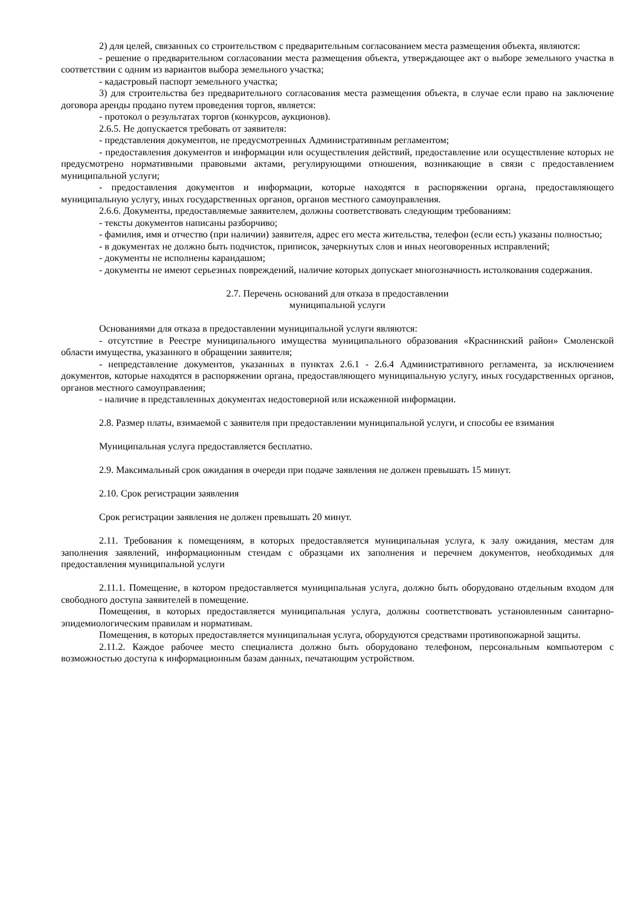2) для целей, связанных со строительством с предварительным согласованием места размещения объекта, являются:
- решение о предварительном согласовании места размещения объекта, утверждающее акт о выборе земельного участка в соответствии с одним из вариантов выбора земельного участка;
- кадастровый паспорт земельного участка;
3) для строительства без предварительного согласования места размещения объекта, в случае если право на заключение договора аренды продано путем проведения торгов, является:
- протокол о результатах торгов (конкурсов, аукционов).
2.6.5. Не допускается требовать от заявителя:
- представления документов, не предусмотренных Административным регламентом;
- предоставления документов и информации или осуществления действий, предоставление или осуществление которых не предусмотрено нормативными правовыми актами, регулирующими отношения, возникающие в связи с предоставлением муниципальной услуги;
- предоставления документов и информации, которые находятся в распоряжении органа, предоставляющего муниципальную услугу, иных государственных органов, органов местного самоуправления.
2.6.6. Документы, предоставляемые заявителем, должны соответствовать следующим требованиям:
- тексты документов написаны разборчиво;
- фамилия, имя и отчество (при наличии) заявителя, адрес его места жительства, телефон (если есть) указаны полностью;
- в документах не должно быть подчисток, приписок, зачеркнутых слов и иных неоговоренных исправлений;
- документы не исполнены карандашом;
- документы не имеют серьезных повреждений, наличие которых допускает многозначность истолкования содержания.
2.7. Перечень оснований для отказа в предоставлении
муниципальной услуги
Основаниями для отказа в предоставлении муниципальной услуги являются:
- отсутствие в Реестре муниципального имущества муниципального образования «Краснинский район» Смоленской области имущества, указанного в обращении заявителя;
- непредставление документов, указанных в пунктах 2.6.1 - 2.6.4 Административного регламента, за исключением документов, которые находятся в распоряжении органа, предоставляющего муниципальную услугу, иных государственных органов, органов местного самоуправления;
- наличие в представленных документах недостоверной или искаженной информации.
2.8. Размер платы, взимаемой с заявителя при предоставлении муниципальной услуги, и способы ее взимания
Муниципальная услуга предоставляется бесплатно.
2.9. Максимальный срок ожидания в очереди при подаче заявления не должен превышать 15 минут.
2.10. Срок регистрации заявления
Срок регистрации заявления не должен превышать 20 минут.
2.11. Требования к помещениям, в которых предоставляется муниципальная услуга, к залу ожидания, местам для заполнения заявлений, информационным стендам с образцами их заполнения и перечнем документов, необходимых для предоставления муниципальной услуги
2.11.1. Помещение, в котором предоставляется муниципальная услуга, должно быть оборудовано отдельным входом для свободного доступа заявителей в помещение.
Помещения, в которых предоставляется муниципальная услуга, должны соответствовать установленным санитарно-эпидемиологическим правилам и нормативам.
Помещения, в которых предоставляется муниципальная услуга, оборудуются средствами противопожарной защиты.
2.11.2. Каждое рабочее место специалиста должно быть оборудовано телефоном, персональным компьютером с возможностью доступа к информационным базам данных, печатающим устройством.